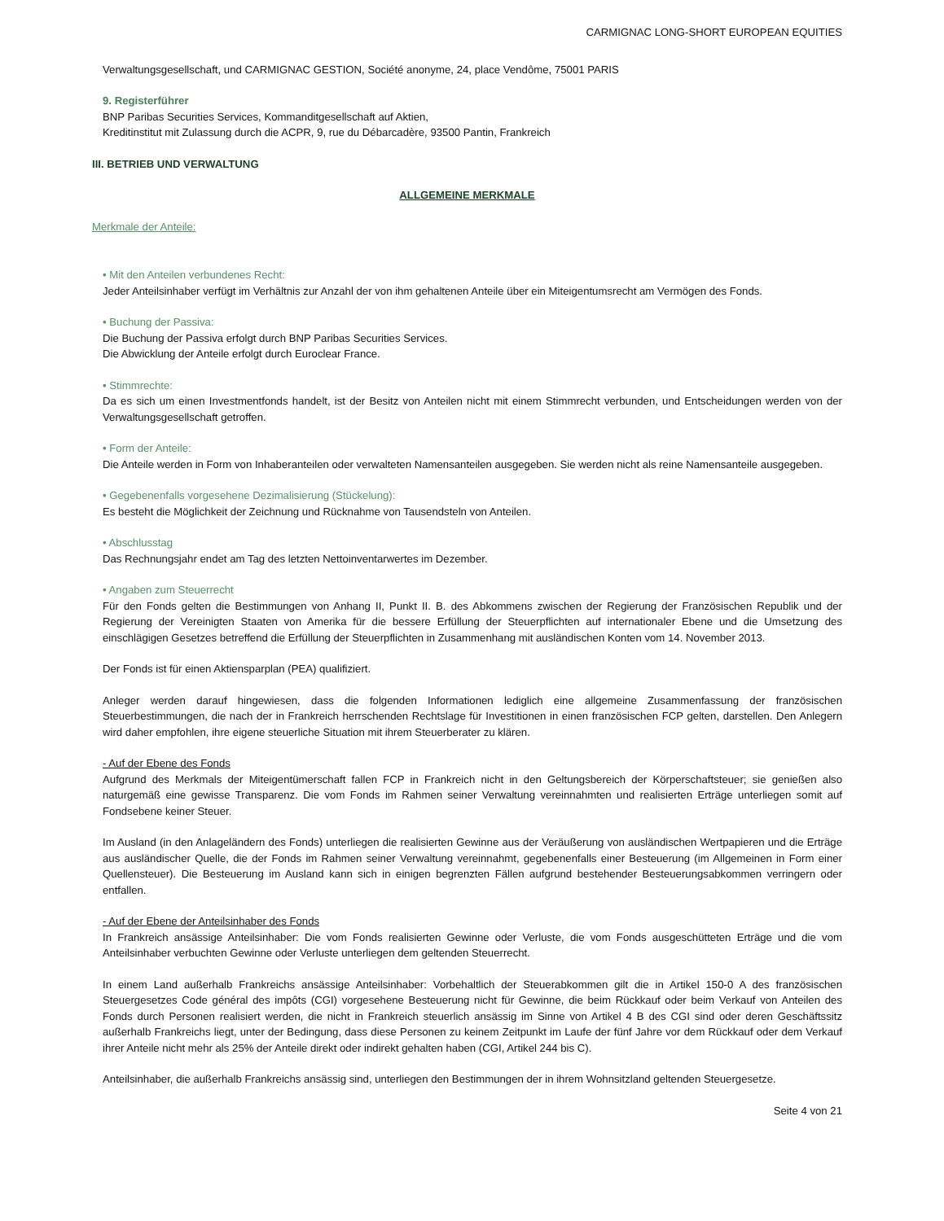CARMIGNAC LONG-SHORT EUROPEAN EQUITIES
Verwaltungsgesellschaft, und CARMIGNAC GESTION, Société anonyme, 24, place Vendôme, 75001 PARIS
9. Registerführer
BNP Paribas Securities Services, Kommanditgesellschaft auf Aktien,
Kreditinstitut mit Zulassung durch die ACPR, 9, rue du Débarcadère, 93500 Pantin, Frankreich
III. BETRIEB UND VERWALTUNG
ALLGEMEINE MERKMALE
Merkmale der Anteile:
• Mit den Anteilen verbundenes Recht:
Jeder Anteilsinhaber verfügt im Verhältnis zur Anzahl der von ihm gehaltenen Anteile über ein Miteigentumsrecht am Vermögen des Fonds.
• Buchung der Passiva:
Die Buchung der Passiva erfolgt durch BNP Paribas Securities Services.
Die Abwicklung der Anteile erfolgt durch Euroclear France.
• Stimmrechte:
Da es sich um einen Investmentfonds handelt, ist der Besitz von Anteilen nicht mit einem Stimmrecht verbunden, und Entscheidungen werden von der Verwaltungsgesellschaft getroffen.
• Form der Anteile:
Die Anteile werden in Form von Inhaberanteilen oder verwalteten Namensanteilen ausgegeben. Sie werden nicht als reine Namensanteile ausgegeben.
• Gegebenenfalls vorgesehene Dezimalisierung (Stückelung):
Es besteht die Möglichkeit der Zeichnung und Rücknahme von Tausendsteln von Anteilen.
• Abschlusstag
Das Rechnungsjahr endet am Tag des letzten Nettoinventarwertes im Dezember.
• Angaben zum Steuerrecht
Für den Fonds gelten die Bestimmungen von Anhang II, Punkt II. B. des Abkommens zwischen der Regierung der Französischen Republik und der Regierung der Vereinigten Staaten von Amerika für die bessere Erfüllung der Steuerpflichten auf internationaler Ebene und die Umsetzung des einschlägigen Gesetzes betreffend die Erfüllung der Steuerpflichten in Zusammenhang mit ausländischen Konten vom 14. November 2013.
Der Fonds ist für einen Aktiensparplan (PEA) qualifiziert.
Anleger werden darauf hingewiesen, dass die folgenden Informationen lediglich eine allgemeine Zusammenfassung der französischen Steuerbestimmungen, die nach der in Frankreich herrschenden Rechtslage für Investitionen in einen französischen FCP gelten, darstellen. Den Anlegern wird daher empfohlen, ihre eigene steuerliche Situation mit ihrem Steuerberater zu klären.
- Auf der Ebene des Fonds
Aufgrund des Merkmals der Miteigentümerschaft fallen FCP in Frankreich nicht in den Geltungsbereich der Körperschaftsteuer; sie genießen also naturgemäß eine gewisse Transparenz. Die vom Fonds im Rahmen seiner Verwaltung vereinnahmten und realisierten Erträge unterliegen somit auf Fondsebene keiner Steuer.
Im Ausland (in den Anlageländern des Fonds) unterliegen die realisierten Gewinne aus der Veräußerung von ausländischen Wertpapieren und die Erträge aus ausländischer Quelle, die der Fonds im Rahmen seiner Verwaltung vereinnahmt, gegebenenfalls einer Besteuerung (im Allgemeinen in Form einer Quellensteuer). Die Besteuerung im Ausland kann sich in einigen begrenzten Fällen aufgrund bestehender Besteuerungsabkommen verringern oder entfallen.
- Auf der Ebene der Anteilsinhaber des Fonds
In Frankreich ansässige Anteilsinhaber: Die vom Fonds realisierten Gewinne oder Verluste, die vom Fonds ausgeschütteten Erträge und die vom Anteilsinhaber verbuchten Gewinne oder Verluste unterliegen dem geltenden Steuerrecht.
In einem Land außerhalb Frankreichs ansässige Anteilsinhaber: Vorbehaltlich der Steuerabkommen gilt die in Artikel 150-0 A des französischen Steuergesetzes Code général des impôts (CGI) vorgesehene Besteuerung nicht für Gewinne, die beim Rückkauf oder beim Verkauf von Anteilen des Fonds durch Personen realisiert werden, die nicht in Frankreich steuerlich ansässig im Sinne von Artikel 4 B des CGI sind oder deren Geschäftssitz außerhalb Frankreichs liegt, unter der Bedingung, dass diese Personen zu keinem Zeitpunkt im Laufe der fünf Jahre vor dem Rückkauf oder dem Verkauf ihrer Anteile nicht mehr als 25% der Anteile direkt oder indirekt gehalten haben (CGI, Artikel 244 bis C).
Anteilsinhaber, die außerhalb Frankreichs ansässig sind, unterliegen den Bestimmungen der in ihrem Wohnsitzland geltenden Steuergesetze.
Seite 4 von 21